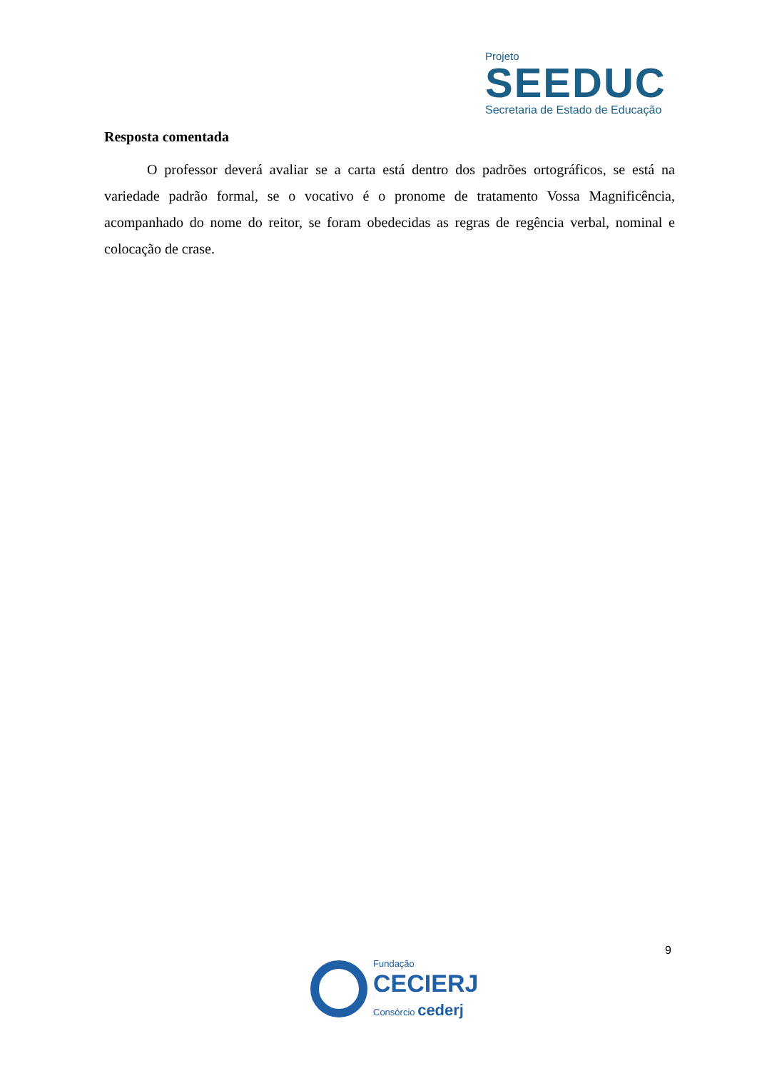Projeto
SEEDUC
Secretaria de Estado de Educação
Resposta comentada
O professor deverá avaliar se a carta está dentro dos padrões ortográficos, se está na variedade padrão formal, se o vocativo é o pronome de tratamento Vossa Magnificência, acompanhado do nome do reitor, se foram obedecidas as regras de regência verbal, nominal e colocação de crase.
9
Fundação
CECIERJ
Consórcio cederj